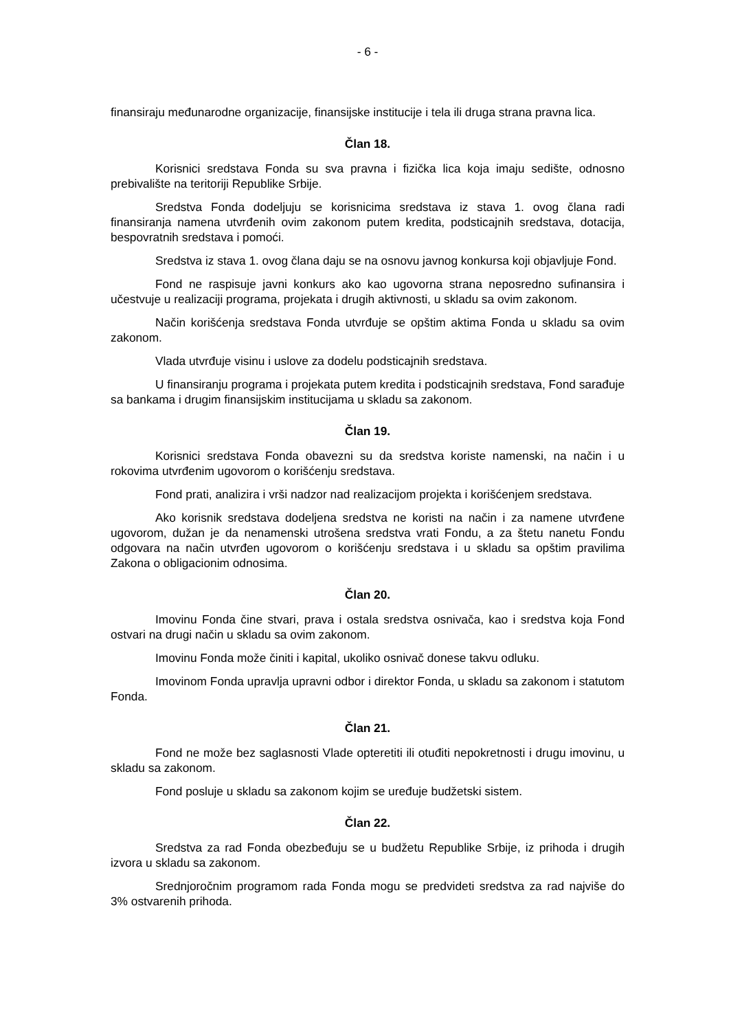- 6 -
finansiraju međunarodne organizacije, finansijske institucije i tela ili druga strana pravna lica.
Član 18.
Korisnici sredstava Fonda su sva pravna i fizička lica koja imaju sedište, odnosno prebivalište na teritoriji Republike Srbije.
Sredstva Fonda dodeljuju se korisnicima sredstava iz stava 1. ovog člana radi finansiranja namena utvrđenih ovim zakonom putem kredita, podsticajnih sredstava, dotacija, bespovratnih sredstava i pomoći.
Sredstva iz stava 1. ovog člana daju se na osnovu javnog konkursa koji objavljuje Fond.
Fond ne raspisuje javni konkurs ako kao ugovorna strana neposredno sufinansira i učestvuje u realizaciji programa, projekata i drugih aktivnosti, u skladu sa ovim zakonom.
Način korišćenja sredstava Fonda utvrđuje se opštim aktima Fonda u skladu sa ovim zakonom.
Vlada utvrđuje visinu i uslove za dodelu podsticajnih sredstava.
U finansiranju programa i projekata putem kredita i podsticajnih sredstava, Fond sarađuje sa bankama i drugim finansijskim institucijama u skladu sa zakonom.
Član 19.
Korisnici sredstava Fonda obavezni su da sredstva koriste namenski, na način i u rokovima utvrđenim ugovorom o korišćenju sredstava.
Fond prati, analizira i vrši nadzor nad realizacijom projekta i korišćenjem sredstava.
Ako korisnik sredstava dodeljena sredstva ne koristi na način i za namene utvrđene ugovorom, dužan je da nenamenski utrošena sredstva vrati Fondu, a za štetu nanetu Fondu odgovara na način utvrđen ugovorom o korišćenju sredstava i u skladu sa opštim pravilima Zakona o obligacionim odnosima.
Član 20.
Imovinu Fonda čine stvari, prava i ostala sredstva osnivača, kao i sredstva koja Fond ostvari na drugi način u skladu sa ovim zakonom.
Imovinu Fonda može činiti i kapital, ukoliko osnivač donese takvu odluku.
Imovinom Fonda upravlja upravni odbor i direktor Fonda, u skladu sa zakonom i statutom Fonda.
Član 21.
Fond ne može bez saglasnosti Vlade opteretiti ili otuđiti nepokretnosti i drugu imovinu, u skladu sa zakonom.
Fond posluje u skladu sa zakonom kojim se uređuje budžetski sistem.
Član 22.
Sredstva za rad Fonda obezbeđuju se u budžetu Republike Srbije, iz prihoda i drugih izvora u skladu sa zakonom.
Srednjoročnim programom rada Fonda mogu se predvideti sredstva za rad najviše do 3% ostvarenih prihoda.